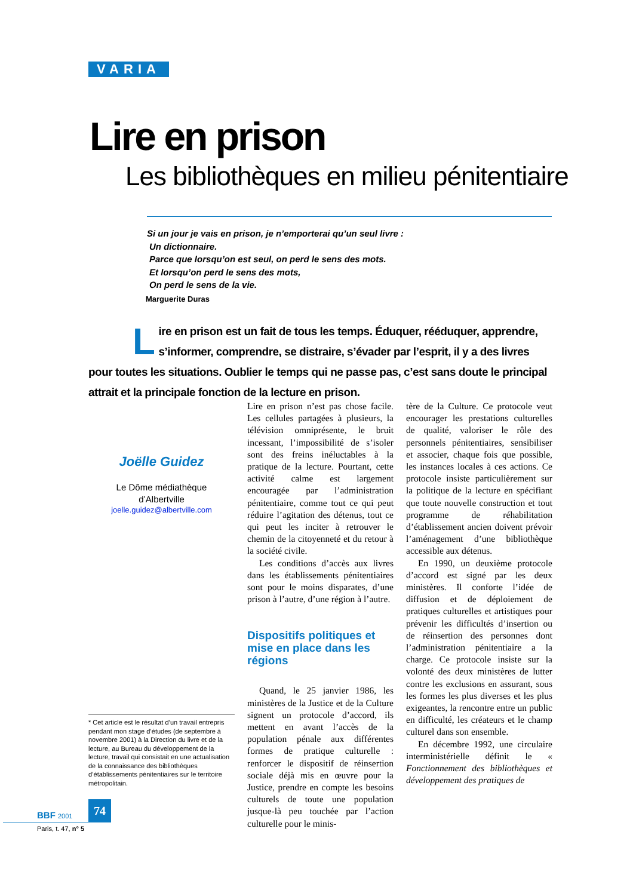VARIA
Lire en prison
Les bibliothèques en milieu pénitentiaire
Si un jour je vais en prison, je n’emporterai qu’un seul livre :
Un dictionnaire.
Parce que lorsqu’on est seul, on perd le sens des mots.
Et lorsqu’on perd le sens des mots,
On perd le sens de la vie.
Marguerite Duras
Lire en prison est un fait de tous les temps. Éduquer, rééduquer, apprendre, s’informer, comprendre, se distraire, s’évader par l’esprit, il y a des livres pour toutes les situations. Oublier le temps qui ne passe pas, c’est sans doute le principal attrait et la principale fonction de la lecture en prison.
Joëlle Guidez
Le Dôme médiathèque
d’Albertville
joelle.guidez@albertville.com
* Cet article est le résultat d’un travail entrepris pendant mon stage d’études (de septembre à novembre 2001) à la Direction du livre et de la lecture, au Bureau du développement de la lecture, travail qui consistait en une actualisation de la connaissance des bibliothèques d’établissements pénitentiaires sur le territoire métropolitain.
Lire en prison n’est pas chose facile. Les cellules partagées à plusieurs, la télévision omniprésente, le bruit incessant, l’impossibilité de s’isoler sont des freins inéluctables à la pratique de la lecture. Pourtant, cette activité calme est largement encouragée par l’administration pénitentiaire, comme tout ce qui peut réduire l’agitation des détenus, tout ce qui peut les inciter à retrouver le chemin de la citoyenneté et du retour à la société civile.
Les conditions d’accès aux livres dans les établissements pénitentiaires sont pour le moins disparates, d’une prison à l’autre, d’une région à l’autre.
Dispositifs politiques et mise en place dans les régions
Quand, le 25 janvier 1986, les ministères de la Justice et de la Culture signent un protocole d’accord, ils mettent en avant l’accès de la population pénale aux différentes formes de pratique culturelle : renforcer le dispositif de réinsertion sociale déjà mis en œuvre pour la Justice, prendre en compte les besoins culturels de toute une population jusque-là peu touchée par l’action culturelle pour le minis-
tère de la Culture. Ce protocole veut encourager les prestations culturelles de qualité, valoriser le rôle des personnels pénitentiaires, sensibiliser et associer, chaque fois que possible, les instances locales à ces actions. Ce protocole insiste particulièrement sur la politique de la lecture en spécifiant que toute nouvelle construction et tout programme de réhabilitation d’établissement ancien doivent prévoir l’aménagement d’une bibliothèque accessible aux détenus.
En 1990, un deuxième protocole d’accord est signé par les deux ministères. Il conforte l’idée de diffusion et de déploiement de pratiques culturelles et artistiques pour prévenir les difficultés d’insertion ou de réinsertion des personnes dont l’administration pénitentiaire a la charge. Ce protocole insiste sur la volonté des deux ministères de lutter contre les exclusions en assurant, sous les formes les plus diverses et les plus exigeantes, la rencontre entre un public en difficulté, les créateurs et le champ culturel dans son ensemble.
En décembre 1992, une circulaire interministérielle définit le « Fonctionnement des bibliothèques et développement des pratiques de
74
BBF 2001
Paris, t. 47, n° 5